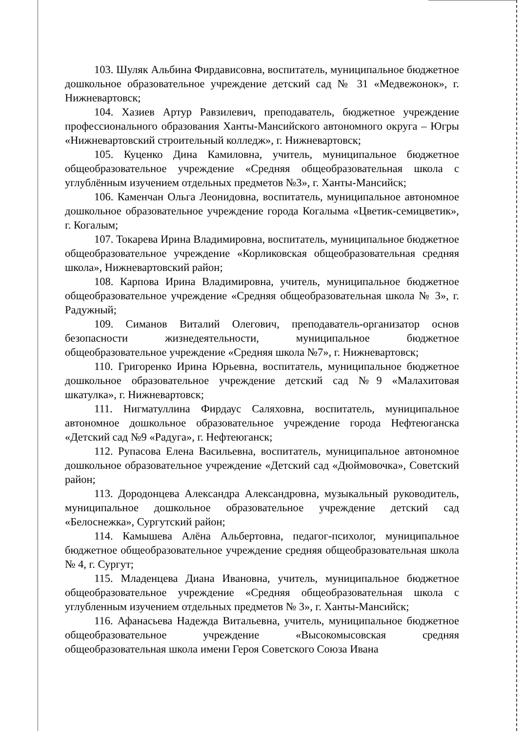103. Шуляк Альбина Фирдависовна, воспитатель, муниципальное бюджетное дошкольное образовательное учреждение детский сад № 31 «Медвежонок», г. Нижневартовск;
104. Хазиев Артур Равзилевич, преподаватель, бюджетное учреждение профессионального образования Ханты-Мансийского автономного округа – Югры «Нижневартовский строительный колледж», г. Нижневартовск;
105. Куценко Дина Камиловна, учитель, муниципальное бюджетное общеобразовательное учреждение «Средняя общеобразовательная школа с углублённым изучением отдельных предметов №3», г. Ханты-Мансийск;
106. Каменчан Ольга Леонидовна, воспитатель, муниципальное автономное дошкольное образовательное учреждение города Когалыма «Цветик-семицветик», г. Когалым;
107. Токарева Ирина Владимировна, воспитатель, муниципальное бюджетное общеобразовательное учреждение «Корликовская общеобразовательная средняя школа», Нижневартовский район;
108. Карпова Ирина Владимировна, учитель, муниципальное бюджетное общеобразовательное учреждение «Средняя общеобразовательная школа № 3», г. Радужный;
109. Симанов Виталий Олегович, преподаватель-организатор основ безопасности жизнедеятельности, муниципальное бюджетное общеобразовательное учреждение «Средняя школа №7», г. Нижневартовск;
110. Григоренко Ирина Юрьевна, воспитатель, муниципальное бюджетное дошкольное образовательное учреждение детский сад №9 «Малахитовая шкатулка», г. Нижневартовск;
111. Нигматуллина Фирдаус Саляховна, воспитатель, муниципальное автономное дошкольное образовательное учреждение города Нефтеюганска «Детский сад №9 «Радуга», г. Нефтеюганск;
112. Рупасова Елена Васильевна, воспитатель, муниципальное автономное дошкольное образовательное учреждение «Детский сад «Дюймовочка», Советский район;
113. Дородонцева Александра Александровна, музыкальный руководитель, муниципальное дошкольное образовательное учреждение детский сад «Белоснежка», Сургутский район;
114. Камышева Алёна Альбертовна, педагог-психолог, муниципальное бюджетное общеобразовательное учреждение средняя общеобразовательная школа № 4, г. Сургут;
115. Младенцева Диана Ивановна, учитель, муниципальное бюджетное общеобразовательное учреждение «Средняя общеобразовательная школа с углубленным изучением отдельных предметов № 3», г. Ханты-Мансийск;
116. Афанасьева Надежда Витальевна, учитель, муниципальное бюджетное общеобразовательное учреждение «Высокомысовская средняя общеобразовательная школа имени Героя Советского Союза Ивана